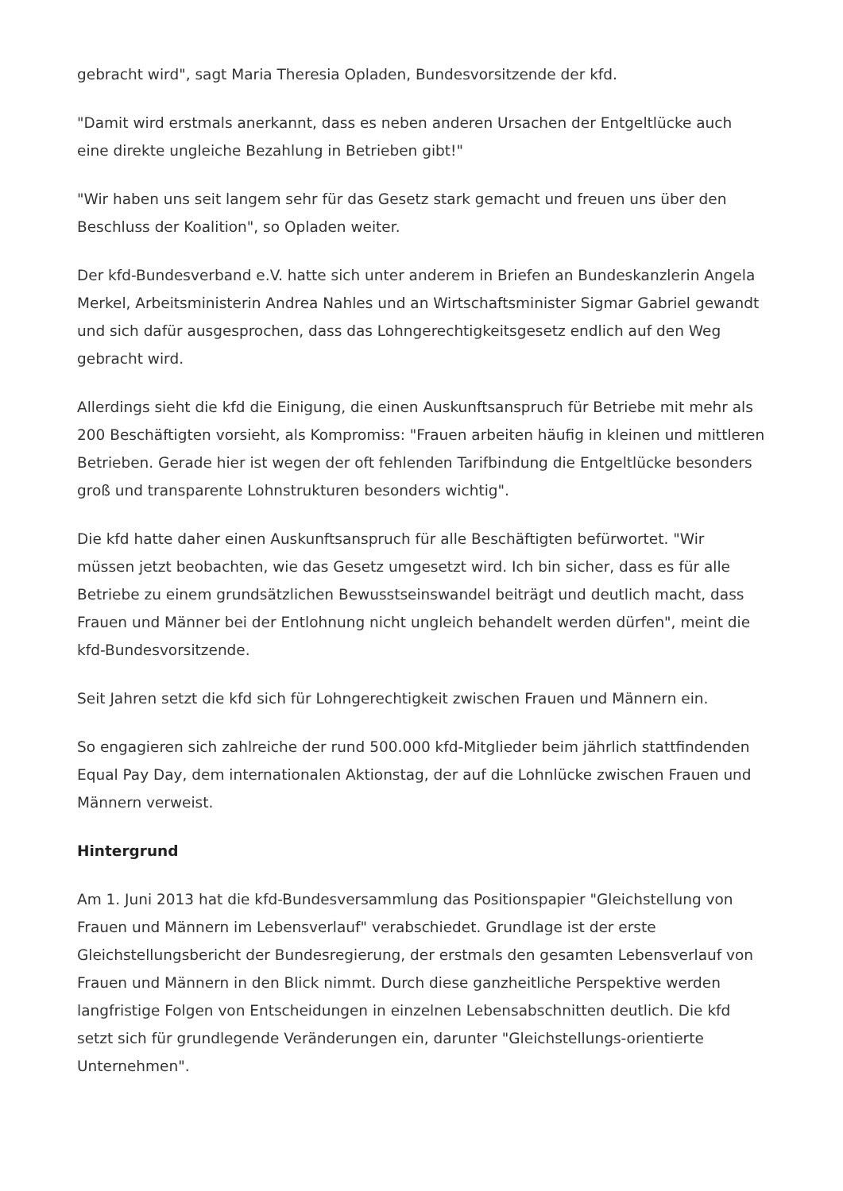gebracht wird", sagt Maria Theresia Opladen, Bundesvorsitzende der kfd.
"Damit wird erstmals anerkannt, dass es neben anderen Ursachen der Entgeltlücke auch eine direkte ungleiche Bezahlung in Betrieben gibt!"
"Wir haben uns seit langem sehr für das Gesetz stark gemacht und freuen uns über den Beschluss der Koalition", so Opladen weiter.
Der kfd-Bundesverband e.V. hatte sich unter anderem in Briefen an Bundeskanzlerin Angela Merkel, Arbeitsministerin Andrea Nahles und an Wirtschaftsminister Sigmar Gabriel gewandt und sich dafür ausgesprochen, dass das Lohngerechtigkeitsgesetz endlich auf den Weg gebracht wird.
Allerdings sieht die kfd die Einigung, die einen Auskunftsanspruch für Betriebe mit mehr als 200 Beschäftigten vorsieht, als Kompromiss: "Frauen arbeiten häufig in kleinen und mittleren Betrieben. Gerade hier ist wegen der oft fehlenden Tarifbindung die Entgeltlücke besonders groß und transparente Lohnstrukturen besonders wichtig".
Die kfd hatte daher einen Auskunftsanspruch für alle Beschäftigten befürwortet. "Wir müssen jetzt beobachten, wie das Gesetz umgesetzt wird. Ich bin sicher, dass es für alle Betriebe zu einem grundsätzlichen Bewusstseinswandel beiträgt und deutlich macht, dass Frauen und Männer bei der Entlohnung nicht ungleich behandelt werden dürfen", meint die kfd-Bundesvorsitzende.
Seit Jahren setzt die kfd sich für Lohngerechtigkeit zwischen Frauen und Männern ein.
So engagieren sich zahlreiche der rund 500.000 kfd-Mitglieder beim jährlich stattfindenden Equal Pay Day, dem internationalen Aktionstag, der auf die Lohnlücke zwischen Frauen und Männern verweist.
Hintergrund
Am 1. Juni 2013 hat die kfd-Bundesversammlung das Positionspapier "Gleichstellung von Frauen und Männern im Lebensverlauf" verabschiedet. Grundlage ist der erste Gleichstellungsbericht der Bundesregierung, der erstmals den gesamten Lebensverlauf von Frauen und Männern in den Blick nimmt. Durch diese ganzheitliche Perspektive werden langfristige Folgen von Entscheidungen in einzelnen Lebensabschnitten deutlich. Die kfd setzt sich für grundlegende Veränderungen ein, darunter "Gleichstellungs-orientierte Unternehmen".